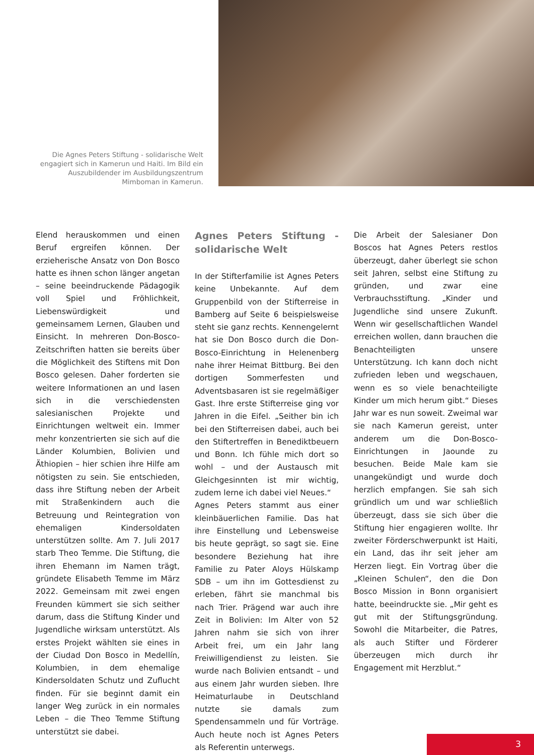Die Agnes Peters Stiftung - solidarische Welt engagiert sich in Kamerun und Haiti. Im Bild ein Auszubildender im Ausbildungszentrum Mimboman in Kamerun.
Elend herauskommen und einen Beruf ergreifen können. Der erzieherische Ansatz von Don Bosco hatte es ihnen schon länger angetan – seine beeindruckende Pädagogik voll Spiel und Fröhlichkeit, Liebenswürdigkeit und gemeinsamem Lernen, Glauben und Einsicht. In mehreren Don-Bosco-Zeitschriften hatten sie bereits über die Möglichkeit des Stiftens mit Don Bosco gelesen. Daher forderten sie weitere Informationen an und lasen sich in die verschiedensten salesianischen Projekte und Einrichtungen weltweit ein. Immer mehr konzentrierten sie sich auf die Länder Kolumbien, Bolivien und Äthiopien – hier schien ihre Hilfe am nötigsten zu sein. Sie entschieden, dass ihre Stiftung neben der Arbeit mit Straßenkindern auch die Betreuung und Reintegration von ehemaligen Kindersoldaten unterstützen sollte. Am 7. Juli 2017 starb Theo Temme. Die Stiftung, die ihren Ehemann im Namen trägt, gründete Elisabeth Temme im März 2022. Gemeinsam mit zwei engen Freunden kümmert sie sich seither darum, dass die Stiftung Kinder und Jugendliche wirksam unterstützt. Als erstes Projekt wählten sie eines in der Ciudad Don Bosco in Medellín, Kolumbien, in dem ehemalige Kindersoldaten Schutz und Zuflucht finden. Für sie beginnt damit ein langer Weg zurück in ein normales Leben – die Theo Temme Stiftung unterstützt sie dabei.
Agnes Peters Stiftung - solidarische Welt
In der Stifterfamilie ist Agnes Peters keine Unbekannte. Auf dem Gruppenbild von der Stifterreise in Bamberg auf Seite 6 beispielsweise steht sie ganz rechts. Kennengelernt hat sie Don Bosco durch die Don-Bosco-Einrichtung in Helenenberg nahe ihrer Heimat Bittburg. Bei den dortigen Sommerfesten und Adventsbasaren ist sie regelmäßiger Gast. Ihre erste Stifterreise ging vor Jahren in die Eifel. „Seither bin ich bei den Stifterreisen dabei, auch bei den Stiftertreffen in Benediktbeuern und Bonn. Ich fühle mich dort so wohl – und der Austausch mit Gleichgesinnten ist mir wichtig, zudem lerne ich dabei viel Neues.“
Agnes Peters stammt aus einer kleinbäuerlichen Familie. Das hat ihre Einstellung und Lebensweise bis heute geprägt, so sagt sie. Eine besondere Beziehung hat ihre Familie zu Pater Aloys Hülskamp SDB – um ihn im Gottesdienst zu erleben, fährt sie manchmal bis nach Trier. Prägend war auch ihre Zeit in Bolivien: Im Alter von 52 Jahren nahm sie sich von ihrer Arbeit frei, um ein Jahr lang Freiwilligendienst zu leisten. Sie wurde nach Bolivien entsandt – und aus einem Jahr wurden sieben. Ihre Heimaturlaube in Deutschland nutzte sie damals zum Spendensammeln und für Vorträge. Auch heute noch ist Agnes Peters als Referentin unterwegs.
Die Arbeit der Salesianer Don Boscos hat Agnes Peters restlos überzeugt, daher überlegt sie schon seit Jahren, selbst eine Stiftung zu gründen, und zwar eine Verbrauchsstiftung. „Kinder und Jugendliche sind unsere Zukunft. Wenn wir gesellschaftlichen Wandel erreichen wollen, dann brauchen die Benachteiligten unsere Unterstützung. Ich kann doch nicht zufrieden leben und wegschauen, wenn es so viele benachteiligte Kinder um mich herum gibt.“ Dieses Jahr war es nun soweit. Zweimal war sie nach Kamerun gereist, unter anderem um die Don-Bosco-Einrichtungen in Jaounde zu besuchen. Beide Male kam sie unangekündigt und wurde doch herzlich empfangen. Sie sah sich gründlich um und war schließlich überzeugt, dass sie sich über die Stiftung hier engagieren wollte. Ihr zweiter Förderschwerpunkt ist Haiti, ein Land, das ihr seit jeher am Herzen liegt. Ein Vortrag über die „Kleinen Schulen“, den die Don Bosco Mission in Bonn organisiert hatte, beeindruckte sie. „Mir geht es gut mit der Stiftungsgründung. Sowohl die Mitarbeiter, die Patres, als auch Stifter und Förderer überzeugen mich durch ihr Engagement mit Herzblut.“
3